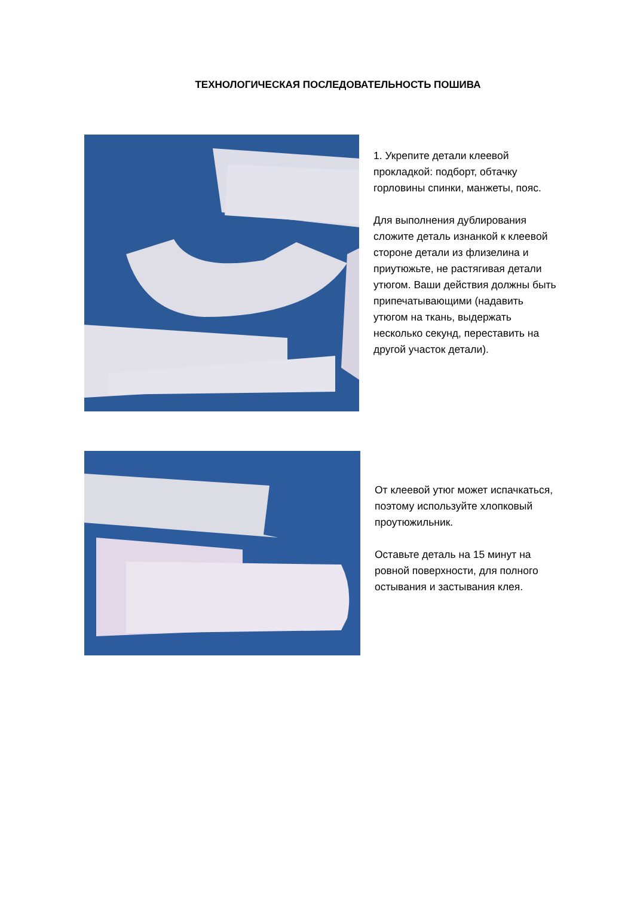ТЕХНОЛОГИЧЕСКАЯ ПОСЛЕДОВАТЕЛЬНОСТЬ ПОШИВА
1. Укрепите детали клеевой прокладкой: подборт, обтачку горловины спинки, манжеты, пояс.
Для выполнения дублирования сложите деталь изнанкой к клеевой стороне детали из флизелина и приутюжьте, не растягивая детали утюгом. Ваши действия должны быть припечатывающими (надавить утюгом на ткань, выдержать несколько секунд, переставить на другой участок детали).
От клеевой утюг может испачкаться, поэтому используйте хлопковый проутюжильник.
Оставьте деталь на 15 минут на ровной поверхности, для полного остывания и застывания клея.